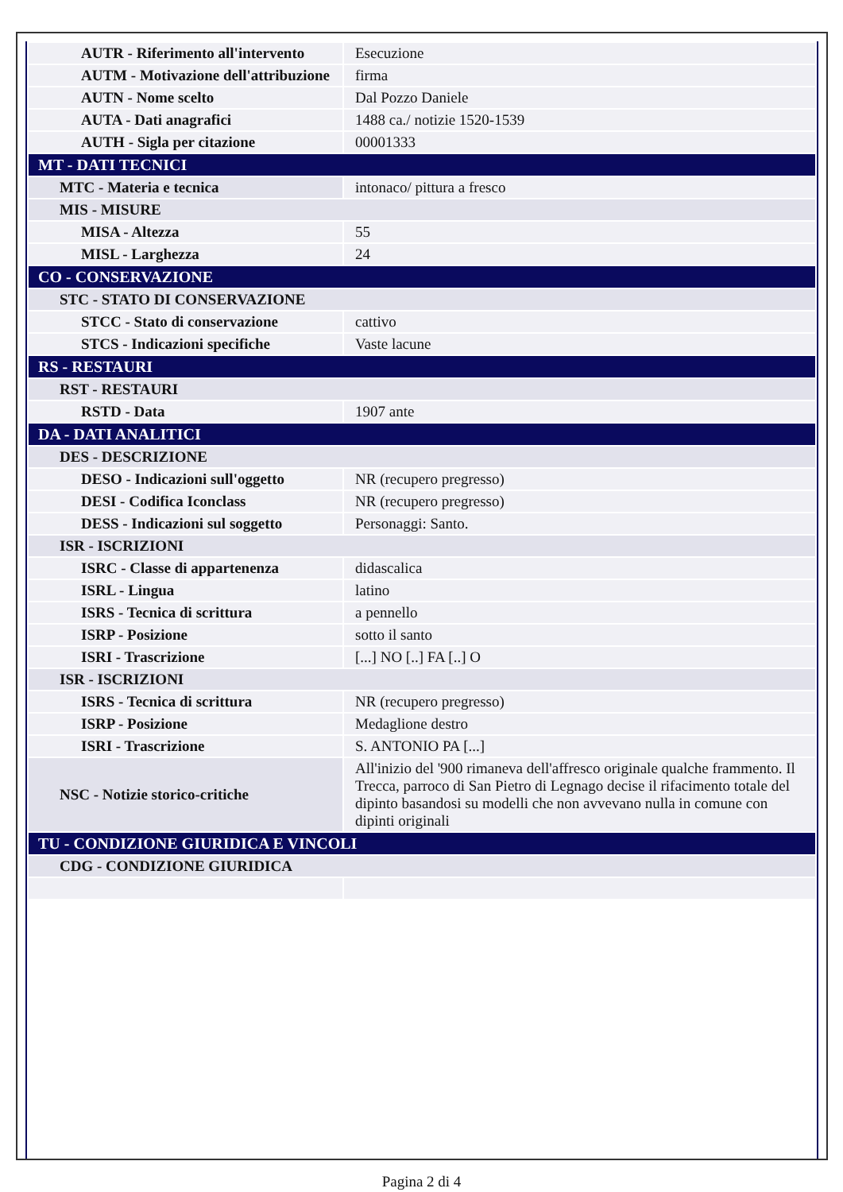| AUTR - Riferimento all'intervento | Esecuzione |
| AUTM - Motivazione dell'attribuzione | firma |
| AUTN - Nome scelto | Dal Pozzo Daniele |
| AUTA - Dati anagrafici | 1488 ca./ notizie 1520-1539 |
| AUTH - Sigla per citazione | 00001333 |
| MT - DATI TECNICI | |
| MTC - Materia e tecnica | intonaco/ pittura a fresco |
| MIS - MISURE | |
| MISA - Altezza | 55 |
| MISL - Larghezza | 24 |
| CO - CONSERVAZIONE | |
| STC - STATO DI CONSERVAZIONE | |
| STCC - Stato di conservazione | cattivo |
| STCS - Indicazioni specifiche | Vaste lacune |
| RS - RESTAURI | |
| RST - RESTAURI | |
| RSTD - Data | 1907 ante |
| DA - DATI ANALITICI | |
| DES - DESCRIZIONE | |
| DESO - Indicazioni sull'oggetto | NR (recupero pregresso) |
| DESI - Codifica Iconclass | NR (recupero pregresso) |
| DESS - Indicazioni sul soggetto | Personaggi: Santo. |
| ISR - ISCRIZIONI | |
| ISRC - Classe di appartenenza | didascalica |
| ISRL - Lingua | latino |
| ISRS - Tecnica di scrittura | a pennello |
| ISRP - Posizione | sotto il santo |
| ISRI - Trascrizione | [...] NO [..] FA [..] O |
| ISR - ISCRIZIONI | |
| ISRS - Tecnica di scrittura | NR (recupero pregresso) |
| ISRP - Posizione | Medaglione destro |
| ISRI - Trascrizione | S. ANTONIO PA [...] |
| NSC - Notizie storico-critiche | All'inizio del '900 rimaneva dell'affresco originale qualche frammento. Il Trecca, parroco di San Pietro di Legnago decise il rifacimento totale del dipinto basandosi su modelli che non avvevano nulla in comune con dipinti originali |
| TU - CONDIZIONE GIURIDICA E VINCOLI | |
| CDG - CONDIZIONE GIURIDICA | |
Pagina 2 di 4